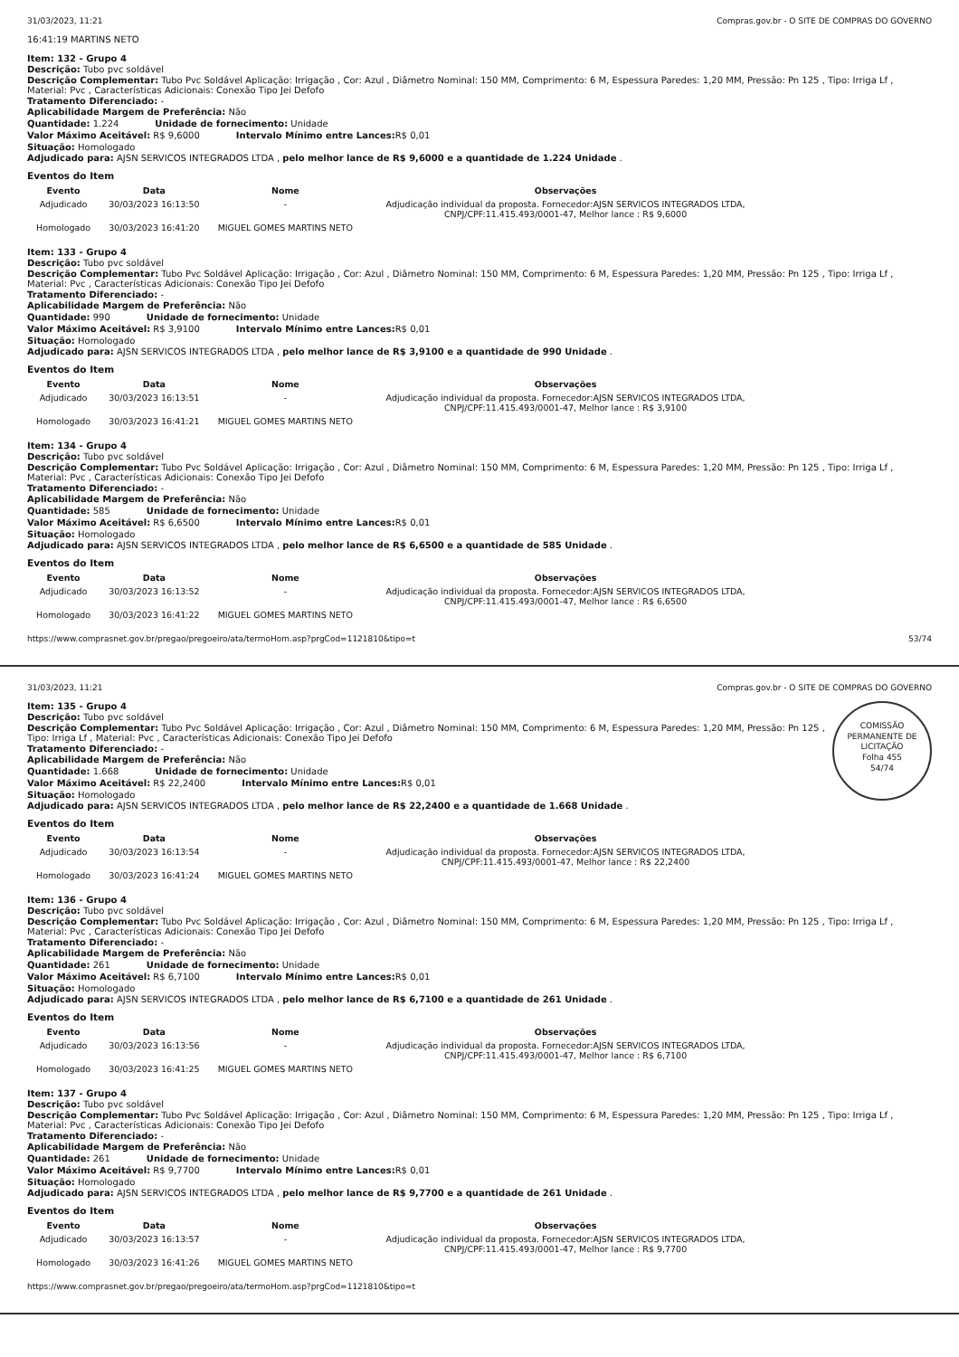31/03/2023, 11:21 Compras.gov.br - O SITE DE COMPRAS DO GOVERNO
16:41:19 MARTINS NETO
Item: 132 - Grupo 4
Descrição: Tubo pvc soldável
Descrição Complementar: Tubo Pvc Soldável Aplicação: Irrigação , Cor: Azul , Diâmetro Nominal: 150 MM, Comprimento: 6 M, Espessura Paredes: 1,20 MM, Pressão: Pn 125 , Tipo: Irriga Lf , Material: Pvc , Características Adicionais: Conexão Tipo Jei Defofo
Tratamento Diferenciado: -
Aplicabilidade Margem de Preferência: Não
Quantidade: 1.224 Unidade de fornecimento: Unidade
Valor Máximo Aceitável: R$ 9,6000
Intervalo Mínimo entre Lances: R$ 0,01
Situação: Homologado
Adjudicado para: AJSN SERVICOS INTEGRADOS LTDA , pelo melhor lance de R$ 9,6000 e a quantidade de 1.224 Unidade .
Eventos do Item
| Evento | Data | Nome | Observações |
| --- | --- | --- | --- |
| Adjudicado | 30/03/2023 16:13:50 | - | Adjudicação individual da proposta. Fornecedor:AJSN SERVICOS INTEGRADOS LTDA, CNPJ/CPF:11.415.493/0001-47, Melhor lance : R$ 9,6000 |
| Homologado | 30/03/2023 16:41:20 | MIGUEL GOMES MARTINS NETO | |
Item: 133 - Grupo 4
Descrição: Tubo pvc soldável
Descrição Complementar: Tubo Pvc Soldável Aplicação: Irrigação , Cor: Azul , Diâmetro Nominal: 150 MM, Comprimento: 6 M, Espessura Paredes: 1,20 MM, Pressão: Pn 125 , Tipo: Irriga Lf , Material: Pvc , Características Adicionais: Conexão Tipo Jei Defofo
Tratamento Diferenciado: -
Aplicabilidade Margem de Preferência: Não
Quantidade: 990 Unidade de fornecimento: Unidade
Valor Máximo Aceitável: R$ 3,9100
Intervalo Mínimo entre Lances: R$ 0,01
Situação: Homologado
Adjudicado para: AJSN SERVICOS INTEGRADOS LTDA , pelo melhor lance de R$ 3,9100 e a quantidade de 990 Unidade .
Eventos do Item
| Evento | Data | Nome | Observações |
| --- | --- | --- | --- |
| Adjudicado | 30/03/2023 16:13:51 | - | Adjudicação individual da proposta. Fornecedor:AJSN SERVICOS INTEGRADOS LTDA, CNPJ/CPF:11.415.493/0001-47, Melhor lance : R$ 3,9100 |
| Homologado | 30/03/2023 16:41:21 | MIGUEL GOMES MARTINS NETO | |
Item: 134 - Grupo 4
Descrição: Tubo pvc soldável
Descrição Complementar: Tubo Pvc Soldável Aplicação: Irrigação , Cor: Azul , Diâmetro Nominal: 150 MM, Comprimento: 6 M, Espessura Paredes: 1,20 MM, Pressão: Pn 125 , Tipo: Irriga Lf , Material: Pvc , Características Adicionais: Conexão Tipo Jei Defofo
Tratamento Diferenciado: -
Aplicabilidade Margem de Preferência: Não
Quantidade: 585 Unidade de fornecimento: Unidade
Valor Máximo Aceitável: R$ 6,6500
Intervalo Mínimo entre Lances: R$ 0,01
Situação: Homologado
Adjudicado para: AJSN SERVICOS INTEGRADOS LTDA , pelo melhor lance de R$ 6,6500 e a quantidade de 585 Unidade .
Eventos do Item
| Evento | Data | Nome | Observações |
| --- | --- | --- | --- |
| Adjudicado | 30/03/2023 16:13:52 | - | Adjudicação individual da proposta. Fornecedor:AJSN SERVICOS INTEGRADOS LTDA, CNPJ/CPF:11.415.493/0001-47, Melhor lance : R$ 6,6500 |
| Homologado | 30/03/2023 16:41:22 | MIGUEL GOMES MARTINS NETO | |
https://www.comprasnet.gov.br/pregao/pregoeiro/ata/termoHom.asp?prgCod=1121810&tipo=t 53/74
31/03/2023, 11:21 Compras.gov.br - O SITE DE COMPRAS DO GOVERNO
COMISSÃO PERMANENTE DE LICITAÇÃO
Folha 455
54/74
Item: 135 - Grupo 4
Descrição: Tubo pvc soldável
Descrição Complementar: Tubo Pvc Soldável Aplicação: Irrigação , Cor: Azul , Diâmetro Nominal: 150 MM, Comprimento: 6 M, Espessura Paredes: 1,20 MM, Pressão: Pn 125 , Tipo: Irriga Lf , Material: Pvc , Características Adicionais: Conexão Tipo Jei Defofo
Tratamento Diferenciado: -
Aplicabilidade Margem de Preferência: Não
Quantidade: 1.668 Unidade de fornecimento: Unidade
Valor Máximo Aceitável: R$ 22,2400
Intervalo Mínimo entre Lances: R$ 0,01
Situação: Homologado
Adjudicado para: AJSN SERVICOS INTEGRADOS LTDA , pelo melhor lance de R$ 22,2400 e a quantidade de 1.668 Unidade .
Eventos do Item
| Evento | Data | Nome | Observações |
| --- | --- | --- | --- |
| Adjudicado | 30/03/2023 16:13:54 | - | Adjudicação individual da proposta. Fornecedor:AJSN SERVICOS INTEGRADOS LTDA, CNPJ/CPF:11.415.493/0001-47, Melhor lance : R$ 22,2400 |
| Homologado | 30/03/2023 16:41:24 | MIGUEL GOMES MARTINS NETO | |
Item: 136 - Grupo 4
Descrição: Tubo pvc soldável
Descrição Complementar: Tubo Pvc Soldável Aplicação: Irrigação , Cor: Azul , Diâmetro Nominal: 150 MM, Comprimento: 6 M, Espessura Paredes: 1,20 MM, Pressão: Pn 125 , Tipo: Irriga Lf , Material: Pvc , Características Adicionais: Conexão Tipo Jei Defofo
Tratamento Diferenciado: -
Aplicabilidade Margem de Preferência: Não
Quantidade: 261 Unidade de fornecimento: Unidade
Valor Máximo Aceitável: R$ 6,7100
Intervalo Mínimo entre Lances: R$ 0,01
Situação: Homologado
Adjudicado para: AJSN SERVICOS INTEGRADOS LTDA , pelo melhor lance de R$ 6,7100 e a quantidade de 261 Unidade .
Eventos do Item
| Evento | Data | Nome | Observações |
| --- | --- | --- | --- |
| Adjudicado | 30/03/2023 16:13:56 | - | Adjudicação individual da proposta. Fornecedor:AJSN SERVICOS INTEGRADOS LTDA, CNPJ/CPF:11.415.493/0001-47, Melhor lance : R$ 6,7100 |
| Homologado | 30/03/2023 16:41:25 | MIGUEL GOMES MARTINS NETO | |
Item: 137 - Grupo 4
Descrição: Tubo pvc soldável
Descrição Complementar: Tubo Pvc Soldável Aplicação: Irrigação , Cor: Azul , Diâmetro Nominal: 150 MM, Comprimento: 6 M, Espessura Paredes: 1,20 MM, Pressão: Pn 125 , Tipo: Irriga Lf , Material: Pvc , Características Adicionais: Conexão Tipo Jei Defofo
Tratamento Diferenciado: -
Aplicabilidade Margem de Preferência: Não
Quantidade: 261 Unidade de fornecimento: Unidade
Valor Máximo Aceitável: R$ 9,7700
Intervalo Mínimo entre Lances: R$ 0,01
Situação: Homologado
Adjudicado para: AJSN SERVICOS INTEGRADOS LTDA , pelo melhor lance de R$ 9,7700 e a quantidade de 261 Unidade .
Eventos do Item
| Evento | Data | Nome | Observações |
| --- | --- | --- | --- |
| Adjudicado | 30/03/2023 16:13:57 | - | Adjudicação individual da proposta. Fornecedor:AJSN SERVICOS INTEGRADOS LTDA, CNPJ/CPF:11.415.493/0001-47, Melhor lance : R$ 9,7700 |
| Homologado | 30/03/2023 16:41:26 | MIGUEL GOMES MARTINS NETO | |
https://www.comprasnet.gov.br/pregao/pregoeiro/ata/termoHom.asp?prgCod=1121810&tipo=t